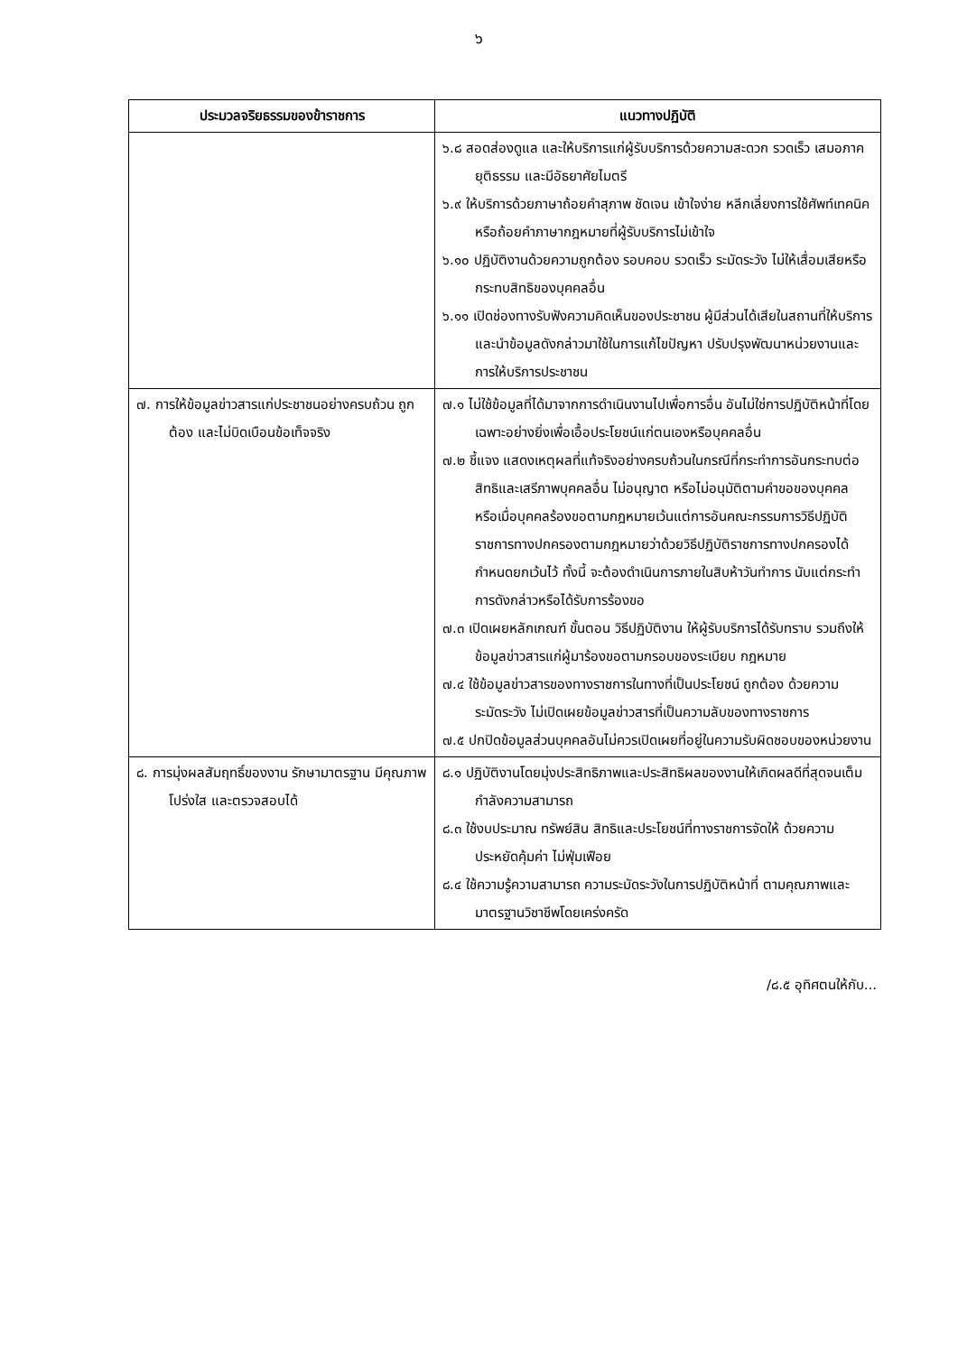๖
| ประมวลจริยธรรมของข้าราชการ | แนวทางปฏิบัติ |
| --- | --- |
| | ๖.๘ สอดส่องดูแล และให้บริการแก่ผู้รับบริการด้วยความสะดวก รวดเร็ว เสมอภาค ยุติธรรม และมีอัธยาศัยไมตรี ๖.๙ ให้บริการด้วยภาษาถ้อยคำสุภาพ ชัดเจน เข้าใจง่าย หลีกเลี่ยงการใช้ศัพท์เทคนิค หรือถ้อยคำภาษากฎหมายที่ผู้รับบริการไม่เข้าใจ ๖.๑๐ ปฏิบัติงานด้วยความถูกต้อง รอบคอบ รวดเร็ว ระมัดระวัง ไม่ให้เสื่อมเสียหรือกระทบสิทธิของบุคคลอื่น ๖.๑๑ เปิดช่องทางรับฟังความคิดเห็นของประชาชน ผู้มีส่วนได้เสียในสถานที่ให้บริการและนำข้อมูลดังกล่าวมาใช้ในการแก้ไขปัญหา ปรับปรุงพัฒนาหน่วยงานและการให้บริการประชาชน |
| ๗. การให้ข้อมูลข่าวสารแก่ประชาชนอย่างครบถ้วน ถูกต้อง และไม่บิดเบือนข้อเท็จจริง | ๗.๑ ไม่ใช้ข้อมูลที่ได้มาจากการดำเนินงานไปเพื่อการอื่น อันไม่ใช่การปฏิบัติหน้าที่โดยเฉพาะอย่างยิ่งเพื่อเอื้อประโยชน์แก่ตนเองหรือบุคคลอื่น ๗.๒ ชี้แจง แสดงเหตุผลที่แท้จริงอย่างครบถ้วนในกรณีที่กระทำการอันกระทบต่อสิทธิและเสรีภาพบุคคลอื่น ไม่อนุญาต หรือไม่อนุมัติตามคำขอของบุคคล หรือเมื่อบุคคลร้องขอตามกฎหมายเว้นแต่การอันคณะกรรมการวิธีปฏิบัติราชการทางปกครองตามกฎหมายว่าด้วยวิธีปฏิบัติราชการทางปกครองได้กำหนดยกเว้นไว้ ทั้งนี้ จะต้องดำเนินการภายในสิบห้าวันทำการ นับแต่กระทำการดังกล่าวหรือได้รับการร้องขอ ๗.๓ เปิดเผยหลักเกณฑ์ ขั้นตอน วิธีปฏิบัติงาน ให้ผู้รับบริการได้รับทราบ รวมถึงให้ข้อมูลข่าวสารแก่ผู้มาร้องขอตามกรอบของระเบียบ กฎหมาย ๗.๔ ใช้ข้อมูลข่าวสารของทางราชการในทางที่เป็นประโยชน์ ถูกต้อง ด้วยความระมัดระวัง ไม่เปิดเผยข้อมูลข่าวสารที่เป็นความลับของทางราชการ ๗.๕ ปกปิดข้อมูลส่วนบุคคลอันไม่ควรเปิดเผยที่อยู่ในความรับผิดชอบของหน่วยงาน |
| ๘. การมุ่งผลสัมฤทธิ์ของงาน รักษามาตรฐาน มีคุณภาพ โปร่งใส และตรวจสอบได้ | ๘.๑ ปฏิบัติงานโดยมุ่งประสิทธิภาพและประสิทธิผลของงานให้เกิดผลดีที่สุดจนเต็มกำลังความสามารถ ๘.๓ ใช้งบประมาณ ทรัพย์สิน สิทธิและประโยชน์ที่ทางราชการจัดให้ ด้วยความประหยัดคุ้มค่า ไม่ฟุ่มเฟือย ๘.๔ ใช้ความรู้ความสามารถ ความระมัดระวังในการปฏิบัติหน้าที่ ตามคุณภาพและมาตรฐานวิชาชีพโดยเคร่งครัด |
/๘.๕ อุทิศตนให้กับ...